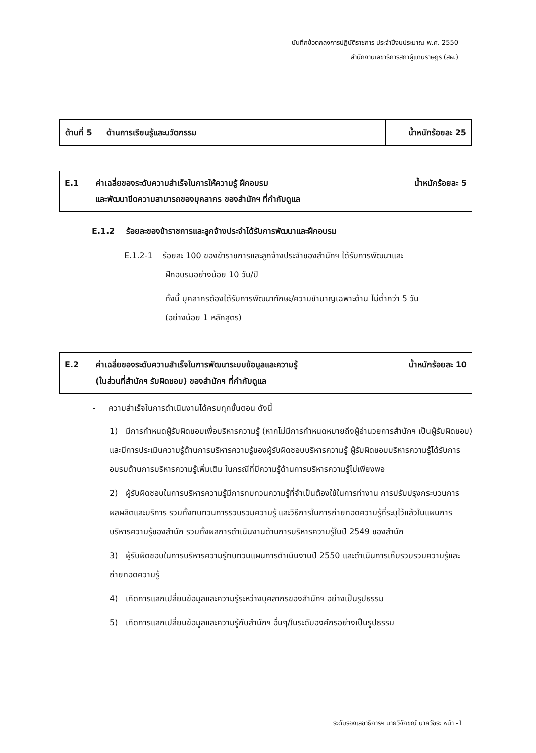บันทึกข้อตกลงการปฏิบัติราชการ ประจำปีงบประมาณ พ.ศ. 2550
สำนักงานเลขาธิการสภาผู้แทนราษฎร (สผ.)
| ด้านที่ 5 ด้านการเรียนรู้และนวัตกรรม | น้ำหนักร้อยละ 25 |
| E.1 ค่าเฉลี่ยของระดับความสำเร็จในการให้ความรู้ ฝึกอบรม และพัฒนาขีดความสามารถของบุคลากร ของสำนักฯ ที่กำกับดูแล | น้ำหนักร้อยละ 5 |
E.1.2 ร้อยละของข้าราชการและลูกจ้างประจำได้รับการพัฒนาและฝึกอบรม
E.1.2-1 ร้อยละ 100 ของข้าราชการและลูกจ้างประจำของสำนักฯ ได้รับการพัฒนาและ
ฝึกอบรมอย่างน้อย 10 วัน/ปี
ทั้งนี้ บุคลากรต้องได้รับการพัฒนาทักษะ/ความชำนาญเฉพาะด้าน ไม่ต่ำกว่า 5 วัน
(อย่างน้อย 1 หลักสูตร)
| E.2 ค่าเฉลี่ยของระดับความสำเร็จในการพัฒนาระบบข้อมูลและความรู้ (ในส่วนที่สำนักฯ รับผิดชอบ) ของสำนักฯ ที่กำกับดูแล | น้ำหนักร้อยละ 10 |
- ความสำเร็จในการดำเนินงานได้ครบทุกขั้นตอน ดังนี้
1) มีการกำหนดผู้รับผิดชอบเพื่อบริหารความรู้ (หากไม่มีการกำหนดหมายถึงผู้อำนวยการสำนักฯ เป็นผู้รับผิดชอบ) และมีการประเมินความรู้ด้านการบริหารความรู้ของผู้รับผิดชอบบริหารความรู้ ผู้รับผิดชอบบริหารความรู้ได้รับการอบรมด้านการบริหารความรู้เพิ่มเติม ในกรณีที่มีความรู้ด้านการบริหารความรู้ไม่เพียงพอ
2) ผู้รับผิดชอบในการบริหารความรู้มีการทบทวนความรู้ที่จำเป็นต้องใช้ในการทำงาน การปรับปรุงกระบวนการ ผลผลิตและบริการ รวมทั้งทบทวนการรวบรวมความรู้ และวิธีการในการถ่ายทอดความรู้ที่ระบุไว้แล้วในแผนการบริหารความรู้ของสำนัก รวมทั้งผลการดำเนินงานด้านการบริหารความรู้ในปี 2549 ของสำนัก
3) ผู้รับผิดชอบในการบริหารความรู้ทบทวนแผนการดำเนินงานปี 2550 และดำเนินการเก็บรวบรวมความรู้และถ่ายทอดความรู้
4) เกิดการแลกเปลี่ยนข้อมูลและความรู้ระหว่างบุคลากรของสำนักฯ อย่างเป็นรูปธรรม
5) เกิดการแลกเปลี่ยนข้อมูลและความรู้กับสำนักฯ อื่นๆ/ในระดับองค์กรอย่างเป็นรูปธรรม
ระดับรองเลขาธิการฯ นายวิจักขณ์ นาควัชระ หน้า -1